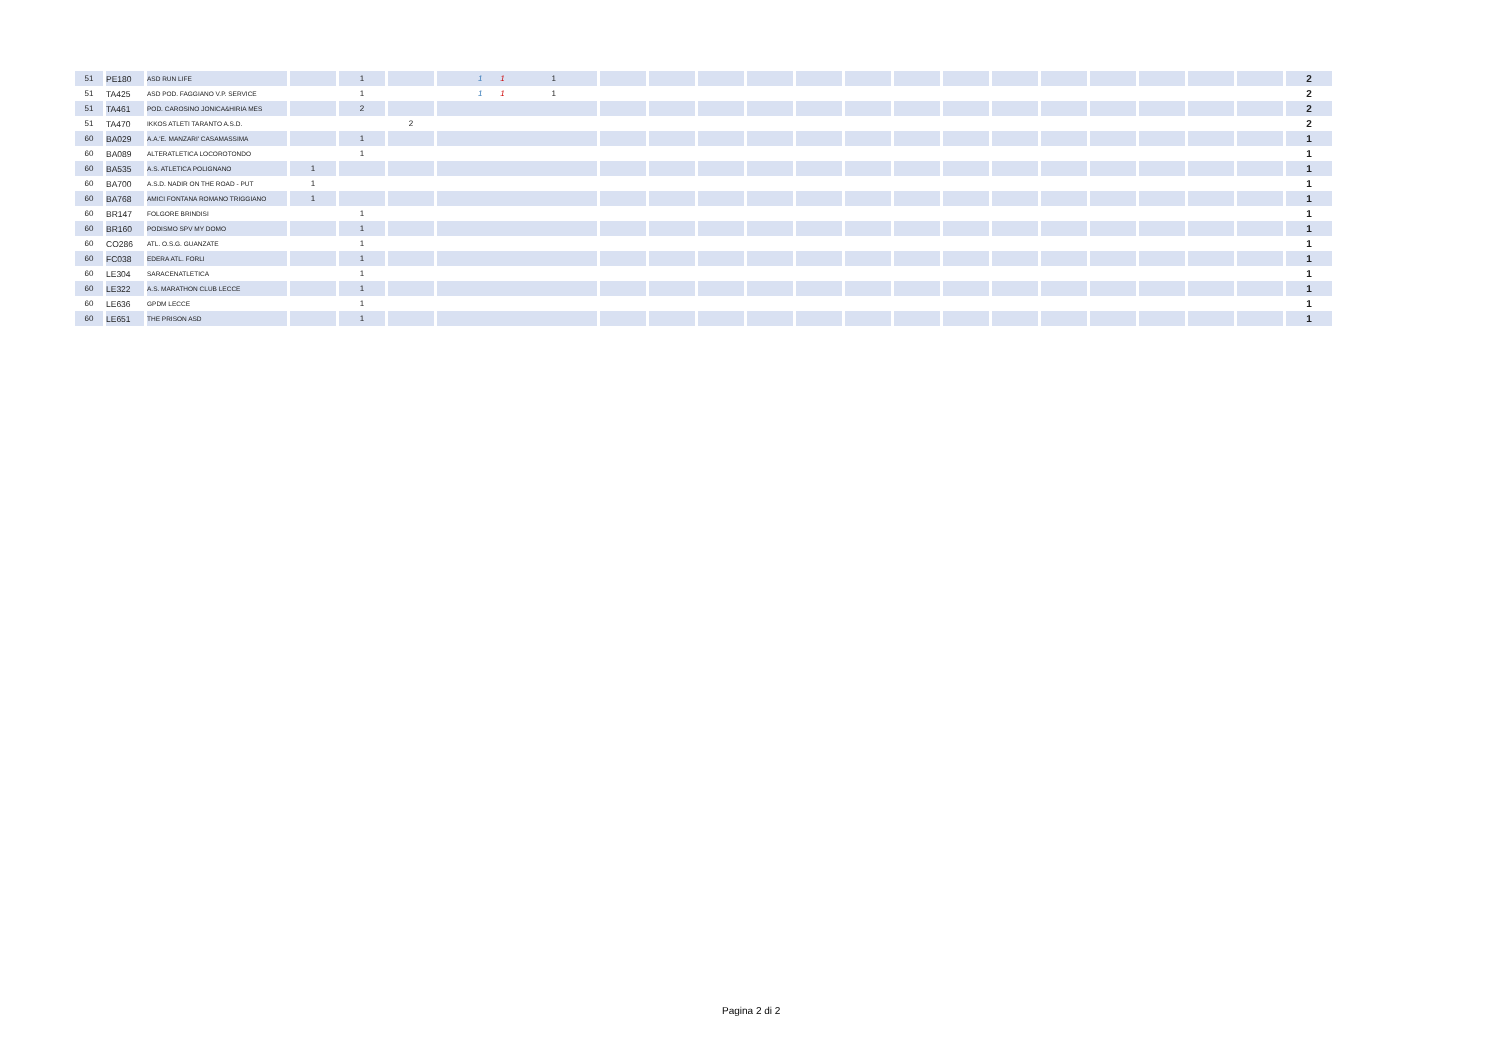| 51 | PE180 | ASD RUN LIFE | | 1 | | 1 1 1 | | | | | | | | | | | | | | | 2 |
| 51 | TA425 | ASD POD. FAGGIANO V.P. SERVICE | | 1 | | 1 1 1 | | | | | | | | | | | | | | | 2 |
| 51 | TA461 | POD. CAROSINO JONICA&HIRIA MES | | 2 | | | | | | | | | | | | | | | | | 2 |
| 51 | TA470 | IKKOS ATLETI TARANTO A.S.D. | | | 2 | | | | | | | | | | | | | | | | 2 |
| 60 | BA029 | A.A.'E. MANZARI' CASAMASSIMA | | 1 | | | | | | | | | | | | | | | | | 1 |
| 60 | BA089 | ALTERATLETICA LOCOROTONDO | | 1 | | | | | | | | | | | | | | | | | 1 |
| 60 | BA535 | A.S. ATLETICA POLIGNANO | 1 | | | | | | | | | | | | | | | | | | 1 |
| 60 | BA700 | A.S.D. NADIR ON THE ROAD - PUT | 1 | | | | | | | | | | | | | | | | | | 1 |
| 60 | BA768 | AMICI FONTANA ROMANO TRIGGIANO | 1 | | | | | | | | | | | | | | | | | | 1 |
| 60 | BR147 | FOLGORE BRINDISI | | 1 | | | | | | | | | | | | | | | | | 1 |
| 60 | BR160 | PODISMO SPV MY DOMO | | 1 | | | | | | | | | | | | | | | | | 1 |
| 60 | CO286 | ATL. O.S.G. GUANZATE | | 1 | | | | | | | | | | | | | | | | | 1 |
| 60 | FC038 | EDERA ATL. FORLI | | 1 | | | | | | | | | | | | | | | | | 1 |
| 60 | LE304 | SARACENATLETICA | | 1 | | | | | | | | | | | | | | | | | 1 |
| 60 | LE322 | A.S. MARATHON CLUB LECCE | | 1 | | | | | | | | | | | | | | | | | 1 |
| 60 | LE636 | GPDM LECCE | | 1 | | | | | | | | | | | | | | | | | 1 |
| 60 | LE651 | THE PRISON ASD | | 1 | | | | | | | | | | | | | | | | | 1 |
Pagina 2 di 2